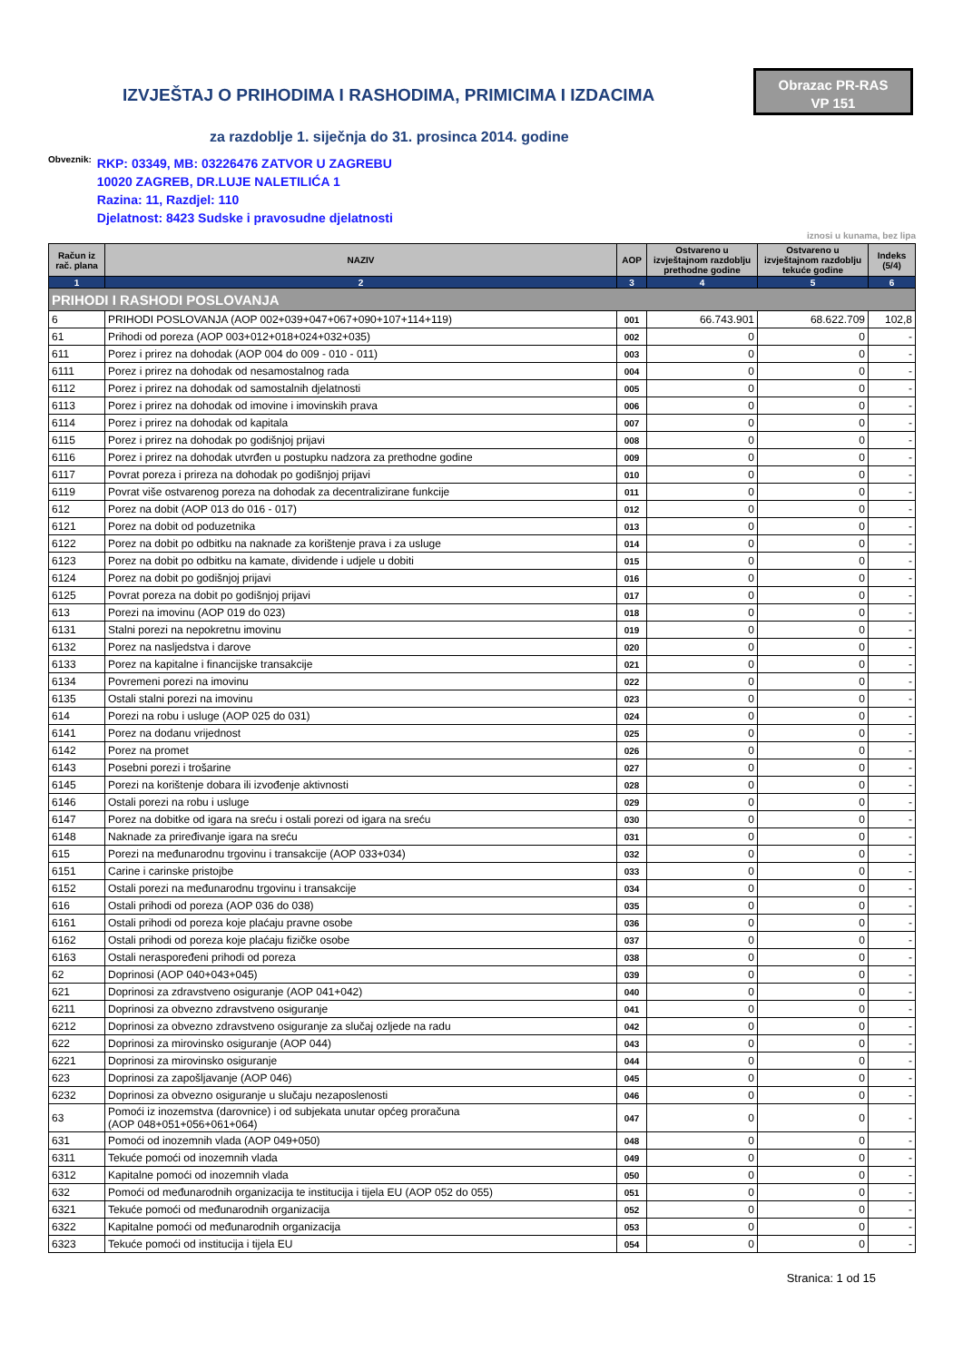IZVJEŠTAJ O PRIHODIMA I RASHODIMA, PRIMICIMA I IZDACIMA
Obrazac PR-RAS
VP 151
za razdoblje 1. siječnja do 31. prosinca 2014. godine
Obveznik:
RKP: 03349, MB: 03226476 ZATVOR U ZAGREBU
10020 ZAGREB, DR.LUJE NALETILIĆA 1
Razina: 11, Razdjel: 110
Djelatnost: 8423 Sudske i pravosudne djelatnosti
iznosi u kunama, bez lipa
| Račun iz rač. plana | NAZIV | AOP | Ostvareno u izvještajnom razdoblju prethodne godine | Ostvareno u izvještajnom razdoblju tekuće godine | Indeks (5/4) |
| --- | --- | --- | --- | --- | --- |
| 1 | 2 | 3 | 4 | 5 | 6 |
| PRIHODI I RASHODI POSLOVANJA | | | | | |
| 6 | PRIHODI POSLOVANJA (AOP 002+039+047+067+090+107+114+119) | 001 | 66.743.901 | 68.622.709 | 102,8 |
| 61 | Prihodi od poreza (AOP 003+012+018+024+032+035) | 002 | 0 | 0 | - |
| 611 | Porez i prirez na dohodak (AOP 004 do 009 - 010 - 011) | 003 | 0 | 0 | - |
| 6111 | Porez i prirez na dohodak od nesamostalnog rada | 004 | 0 | 0 | - |
| 6112 | Porez i prirez na dohodak od samostalnih djelatnosti | 005 | 0 | 0 | - |
| 6113 | Porez i prirez na dohodak od imovine i imovinskih prava | 006 | 0 | 0 | - |
| 6114 | Porez i prirez na dohodak od kapitala | 007 | 0 | 0 | - |
| 6115 | Porez i prirez na dohodak po godišnjoj prijavi | 008 | 0 | 0 | - |
| 6116 | Porez i prirez na dohodak utvrđen u postupku nadzora za prethodne godine | 009 | 0 | 0 | - |
| 6117 | Povrat poreza i prireza na dohodak po godišnjoj prijavi | 010 | 0 | 0 | - |
| 6119 | Povrat više ostvarenog poreza na dohodak za decentralizirane funkcije | 011 | 0 | 0 | - |
| 612 | Porez na dobit (AOP 013 do 016 - 017) | 012 | 0 | 0 | - |
| 6121 | Porez na dobit od poduzetnika | 013 | 0 | 0 | - |
| 6122 | Porez na dobit po odbitku na naknade za korištenje prava i za usluge | 014 | 0 | 0 | - |
| 6123 | Porez na dobit po odbitku na kamate, dividende i udjele u dobiti | 015 | 0 | 0 | - |
| 6124 | Porez na dobit po godišnjoj prijavi | 016 | 0 | 0 | - |
| 6125 | Povrat poreza na dobit po godišnjoj prijavi | 017 | 0 | 0 | - |
| 613 | Porezi na imovinu (AOP 019 do 023) | 018 | 0 | 0 | - |
| 6131 | Stalni porezi na nepokretnu imovinu | 019 | 0 | 0 | - |
| 6132 | Porez na nasljedstva i darove | 020 | 0 | 0 | - |
| 6133 | Porez na kapitalne i financijske transakcije | 021 | 0 | 0 | - |
| 6134 | Povremeni porezi na imovinu | 022 | 0 | 0 | - |
| 6135 | Ostali stalni porezi na imovinu | 023 | 0 | 0 | - |
| 614 | Porezi na robu i usluge (AOP 025 do 031) | 024 | 0 | 0 | - |
| 6141 | Porez na dodanu vrijednost | 025 | 0 | 0 | - |
| 6142 | Porez na promet | 026 | 0 | 0 | - |
| 6143 | Posebni porezi i trošarine | 027 | 0 | 0 | - |
| 6145 | Porezi na korištenje dobara ili izvođenje aktivnosti | 028 | 0 | 0 | - |
| 6146 | Ostali porezi na robu i usluge | 029 | 0 | 0 | - |
| 6147 | Porez na dobitke od igara na sreću i ostali porezi od igara na sreću | 030 | 0 | 0 | - |
| 6148 | Naknade za priređivanje igara na sreću | 031 | 0 | 0 | - |
| 615 | Porezi na međunarodnu trgovinu i transakcije (AOP 033+034) | 032 | 0 | 0 | - |
| 6151 | Carine i carinske pristojbe | 033 | 0 | 0 | - |
| 6152 | Ostali porezi na međunarodnu trgovinu i transakcije | 034 | 0 | 0 | - |
| 616 | Ostali prihodi od poreza (AOP 036 do 038) | 035 | 0 | 0 | - |
| 6161 | Ostali prihodi od poreza koje plaćaju pravne osobe | 036 | 0 | 0 | - |
| 6162 | Ostali prihodi od poreza koje plaćaju fizičke osobe | 037 | 0 | 0 | - |
| 6163 | Ostali neraspoređeni prihodi od poreza | 038 | 0 | 0 | - |
| 62 | Doprinosi (AOP 040+043+045) | 039 | 0 | 0 | - |
| 621 | Doprinosi za zdravstveno osiguranje (AOP 041+042) | 040 | 0 | 0 | - |
| 6211 | Doprinosi za obvezno zdravstveno osiguranje | 041 | 0 | 0 | - |
| 6212 | Doprinosi za obvezno zdravstveno osiguranje za slučaj ozljede na radu | 042 | 0 | 0 | - |
| 622 | Doprinosi za mirovinsko osiguranje (AOP 044) | 043 | 0 | 0 | - |
| 6221 | Doprinosi za mirovinsko osiguranje | 044 | 0 | 0 | - |
| 623 | Doprinosi za zapošljavanje (AOP 046) | 045 | 0 | 0 | - |
| 6232 | Doprinosi za obvezno osiguranje u slučaju nezaposlenosti | 046 | 0 | 0 | - |
| 63 | Pomoći iz inozemstva (darovnice) i od subjekata unutar općeg proračuna (AOP 048+051+056+061+064) | 047 | 0 | 0 | - |
| 631 | Pomoći od inozemnih vlada (AOP 049+050) | 048 | 0 | 0 | - |
| 6311 | Tekuće pomoći od inozemnih vlada | 049 | 0 | 0 | - |
| 6312 | Kapitalne pomoći od inozemnih vlada | 050 | 0 | 0 | - |
| 632 | Pomoći od međunarodnih organizacija te institucija i tijela EU (AOP 052 do 055) | 051 | 0 | 0 | - |
| 6321 | Tekuće pomoći od međunarodnih organizacija | 052 | 0 | 0 | - |
| 6322 | Kapitalne pomoći od međunarodnih organizacija | 053 | 0 | 0 | - |
| 6323 | Tekuće pomoći od institucija i tijela EU | 054 | 0 | 0 | - |
Stranica: 1 od 15